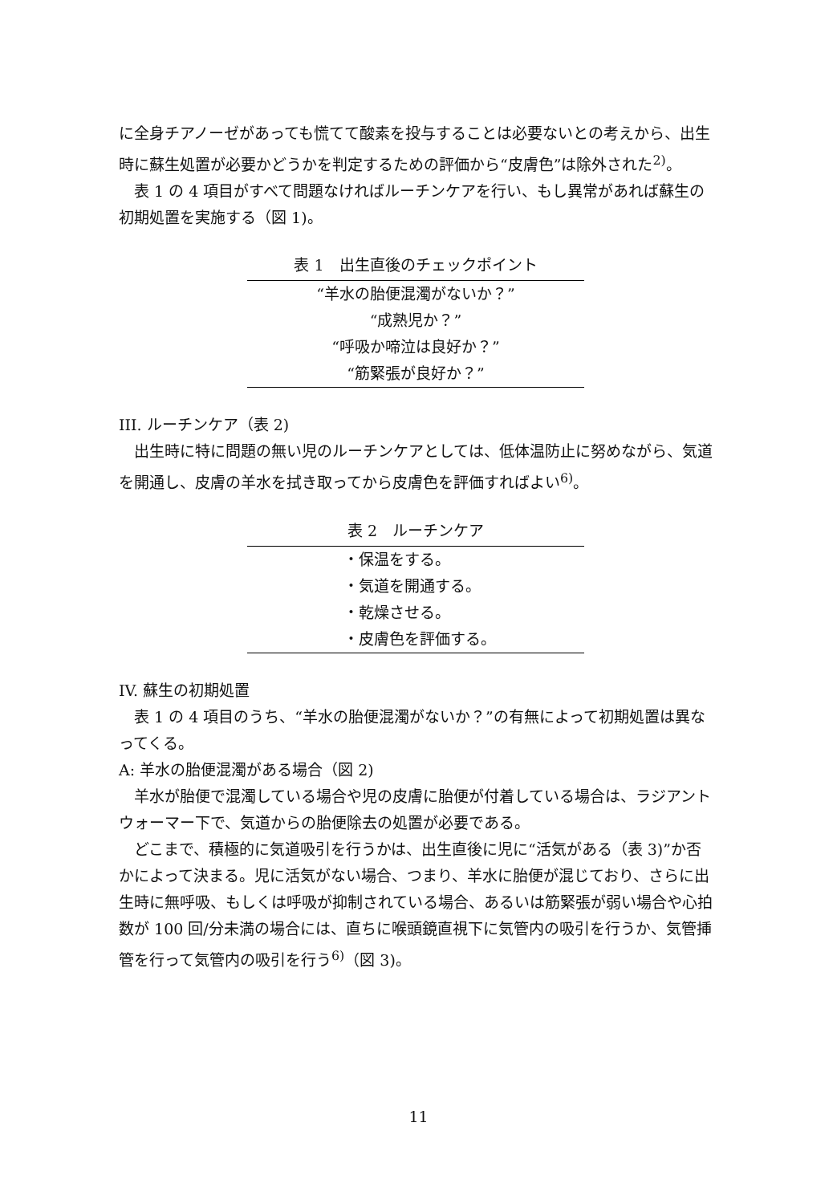に全身チアノーゼがあっても慌てて酸素を投与することは必要ないとの考えから、出生時に蘇生処置が必要かどうかを判定するための評価から“皮膚色”は除外された<sup>2)</sup>。
表 1 の 4 項目がすべて問題なければルーチンケアを行い、もし異常があれば蘇生の初期処置を実施する（図 1)。
表 1 出生直後のチェックポイント
| “羊水の胎便混濁がないか？” |
| “成熟児か？” |
| “呼吸か啼泣は良好か？” |
| “筋緊張が良好か？” |
III. ルーチンケア（表 2)
出生時に特に問題の無い児のルーチンケアとしては、低体温防止に努めながら、気道を開通し、皮膚の羊水を拭き取ってから皮膚色を評価すればよい<sup>6)</sup>。
表 2 ルーチンケア
| ・保温をする。 |
| ・気道を開通する。 |
| ・乾燥させる。 |
| ・皮膚色を評価する。 |
IV. 蘇生の初期処置
表 1 の 4 項目のうち、“羊水の胎便混濁がないか？”の有無によって初期処置は異なってくる。
A: 羊水の胎便混濁がある場合（図 2)
羊水が胎便で混濁している場合や児の皮膚に胎便が付着している場合は、ラジアントウォーマー下で、気道からの胎便除去の処置が必要である。
どこまで、積極的に気道吸引を行うかは、出生直後に児に“活気がある（表 3)”か否かによって決まる。児に活気がない場合、つまり、羊水に胎便が混じており、さらに出生時に無呼吸、もしくは呼吸が抑制されている場合、あるいは筋緊張が弱い場合や心拍数が 100 回/分未満の場合には、直ちに喉頭鏡直視下に気管内の吸引を行うか、気管挿管を行って気管内の吸引を行う<sup>6)</sup>（図 3)。
11